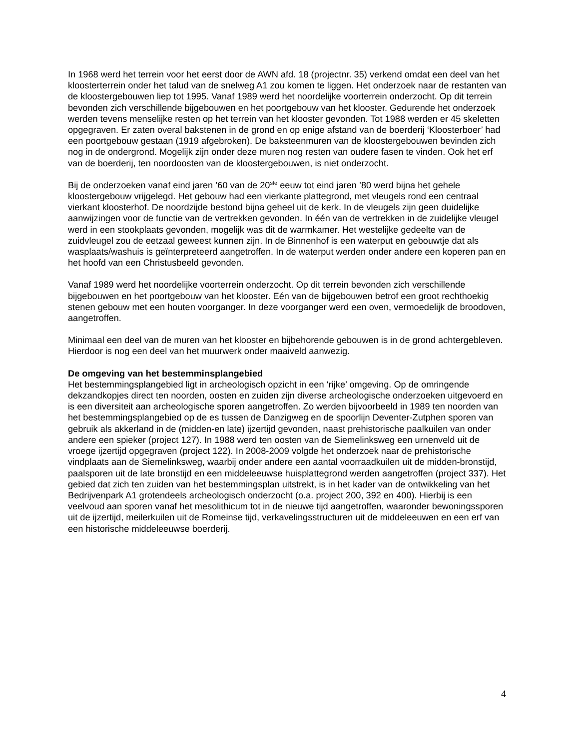In 1968 werd het terrein voor het eerst door de AWN afd. 18 (projectnr. 35) verkend omdat een deel van het kloosterterrein onder het talud van de snelweg A1 zou komen te liggen. Het onderzoek naar de restanten van de kloostergebouwen liep tot 1995. Vanaf 1989 werd het noordelijke voorterrein onderzocht. Op dit terrein bevonden zich verschillende bijgebouwen en het poortgebouw van het klooster. Gedurende het onderzoek werden tevens menselijke resten op het terrein van het klooster gevonden. Tot 1988 werden er 45 skeletten opgegraven. Er zaten overal bakstenen in de grond en op enige afstand van de boerderij ‘Kloosterboer’ had een poortgebouw gestaan (1919 afgebroken). De baksteenmuren van de kloostergebouwen bevinden zich nog in de ondergrond. Mogelijk zijn onder deze muren nog resten van oudere fasen te vinden. Ook het erf van de boerderij, ten noordoosten van de kloostergebouwen, is niet onderzocht.
Bij de onderzoeken vanaf eind jaren ’60 van de 20<sup>ste</sup> eeuw tot eind jaren ’80 werd bijna het gehele kloostergebouw vrijgelegd. Het gebouw had een vierkante plattegrond, met vleugels rond een centraal vierkant kloosterhof. De noordzijde bestond bijna geheel uit de kerk. In de vleugels zijn geen duidelijke aanwijzingen voor de functie van de vertrekken gevonden. In één van de vertrekken in de zuidelijke vleugel werd in een stookplaats gevonden, mogelijk was dit de warmkamer. Het westelijke gedeelte van de zuidvleugel zou de eetzaal geweest kunnen zijn. In de Binnenhof is een waterput en gebouwtje dat als wasplaats/washuis is geïnterpreteerd aangetroffen. In de waterput werden onder andere een koperen pan en het hoofd van een Christusbeeld gevonden.
Vanaf 1989 werd het noordelijke voorterrein onderzocht. Op dit terrein bevonden zich verschillende bijgebouwen en het poortgebouw van het klooster. Eén van de bijgebouwen betrof een groot rechthoekig stenen gebouw met een houten voorganger. In deze voorganger werd een oven, vermoedelijk de broodoven, aangetroffen.
Minimaal een deel van de muren van het klooster en bijbehorende gebouwen is in de grond achtergebleven. Hierdoor is nog een deel van het muurwerk onder maaiveld aanwezig.
De omgeving van het bestemminsplangebied
Het bestemmingsplangebied ligt in archeologisch opzicht in een ‘rijke’ omgeving. Op de omringende dekzandkopjes direct ten noorden, oosten en zuiden zijn diverse archeologische onderzoeken uitgevoerd en is een diversiteit aan archeologische sporen aangetroffen. Zo werden bijvoorbeeld in 1989 ten noorden van het bestemmingsplangebied op de es tussen de Danzigweg en de spoorlijn Deventer-Zutphen sporen van gebruik als akkerland in de (midden-en late) ijzertijd gevonden, naast prehistorische paalkuilen van onder andere een spieker (project 127). In 1988 werd ten oosten van de Siemelinksweg een urnenveld uit de vroege ijzertijd opgegraven (project 122). In 2008-2009 volgde het onderzoek naar de prehistorische vindplaats aan de Siemelinksweg, waarbij onder andere een aantal voorraadkuilen uit de midden-bronstijd, paalsporen uit de late bronstijd en een middeleeuwse huisplattegrond werden aangetroffen (project 337). Het gebied dat zich ten zuiden van het bestemmingsplan uitstrekt, is in het kader van de ontwikkeling van het Bedrijvenpark A1 grotendeels archeologisch onderzocht (o.a. project 200, 392 en 400). Hierbij is een veelvoud aan sporen vanaf het mesolithicum tot in de nieuwe tijd aangetroffen, waaronder bewoningssporen uit de ijzertijd, meilerkuilen uit de Romeinse tijd, verkavelingsstructuren uit de middeleeuwen en een erf van een historische middeleeuwse boerderij.
4